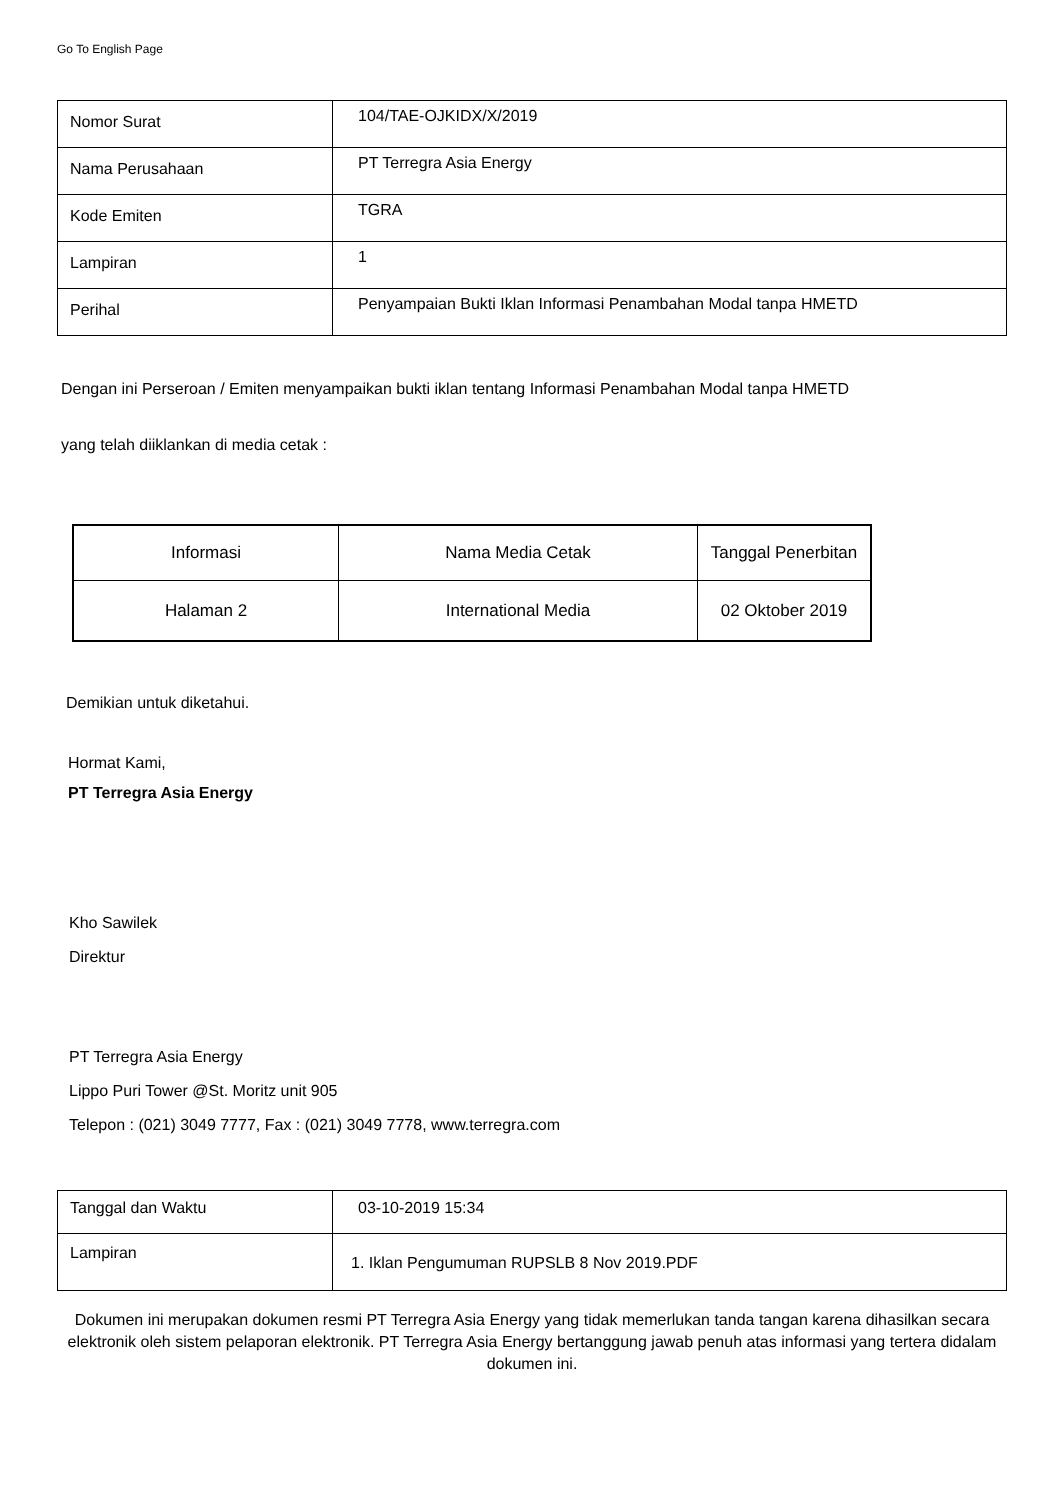Go To English Page
| Nomor Surat | 104/TAE-OJKIDX/X/2019 |
| Nama Perusahaan | PT Terregra Asia Energy |
| Kode Emiten | TGRA |
| Lampiran | 1 |
| Perihal | Penyampaian Bukti Iklan Informasi Penambahan Modal tanpa HMETD |
Dengan ini Perseroan / Emiten menyampaikan bukti iklan tentang Informasi Penambahan Modal tanpa HMETD
yang telah diiklankan di media cetak :
| Informasi | Nama Media Cetak | Tanggal Penerbitan |
| Halaman 2 | International Media | 02 Oktober 2019 |
Demikian untuk diketahui.
Hormat Kami,
PT Terregra Asia Energy
Kho Sawilek
Direktur
PT Terregra Asia Energy
Lippo Puri Tower @St. Moritz unit 905
Telepon : (021) 3049 7777, Fax : (021) 3049 7778, www.terregra.com
| Tanggal dan Waktu | 03-10-2019 15:34 |
| Lampiran | 1. Iklan Pengumuman RUPSLB 8 Nov 2019.PDF |
Dokumen ini merupakan dokumen resmi PT Terregra Asia Energy yang tidak memerlukan tanda tangan karena dihasilkan secara elektronik oleh sistem pelaporan elektronik. PT Terregra Asia Energy bertanggung jawab penuh atas informasi yang tertera didalam dokumen ini.